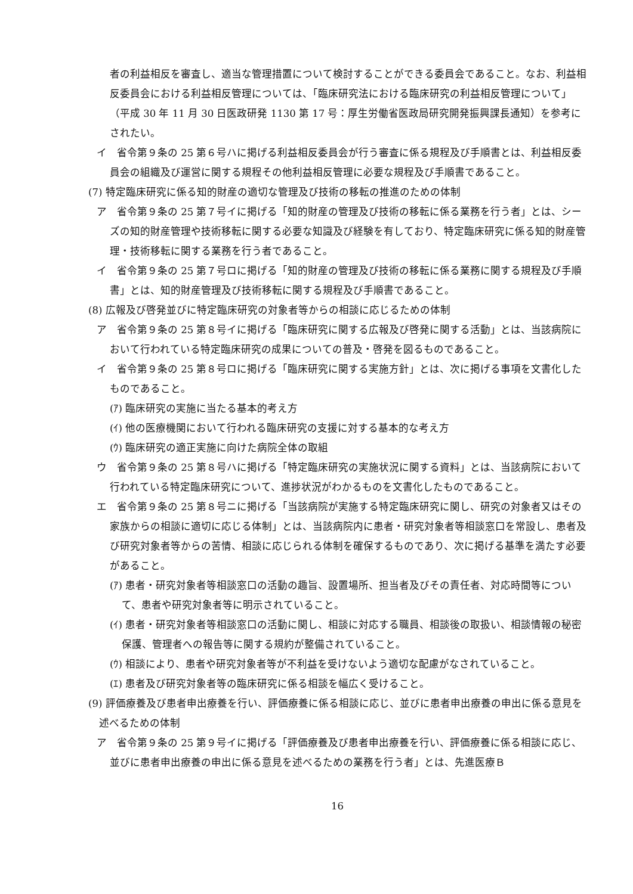者の利益相反を審査し、適当な管理措置について検討することができる委員会であること。なお、利益相反委員会における利益相反管理については、「臨床研究法における臨床研究の利益相反管理について」（平成 30 年 11 月 30 日医政研発 1130 第 17 号：厚生労働省医政局研究開発振興課長通知）を参考にされたい。
イ　省令第９条の 25 第６号ハに掲げる利益相反委員会が行う審査に係る規程及び手順書とは、利益相反委員会の組織及び運営に関する規程その他利益相反管理に必要な規程及び手順書であること。
(7) 特定臨床研究に係る知的財産の適切な管理及び技術の移転の推進のための体制
ア　省令第９条の 25 第７号イに掲げる「知的財産の管理及び技術の移転に係る業務を行う者」とは、シーズの知的財産管理や技術移転に関する必要な知識及び経験を有しており、特定臨床研究に係る知的財産管理・技術移転に関する業務を行う者であること。
イ　省令第９条の 25 第７号ロに掲げる「知的財産の管理及び技術の移転に係る業務に関する規程及び手順書」とは、知的財産管理及び技術移転に関する規程及び手順書であること。
(8) 広報及び啓発並びに特定臨床研究の対象者等からの相談に応じるための体制
ア　省令第９条の 25 第８号イに掲げる「臨床研究に関する広報及び啓発に関する活動」とは、当該病院において行われている特定臨床研究の成果についての普及・啓発を図るものであること。
イ　省令第９条の 25 第８号ロに掲げる「臨床研究に関する実施方針」とは、次に掲げる事項を文書化したものであること。
(ｱ) 臨床研究の実施に当たる基本的考え方
(ｲ) 他の医療機関において行われる臨床研究の支援に対する基本的な考え方
(ｳ) 臨床研究の適正実施に向けた病院全体の取組
ウ　省令第９条の 25 第８号ハに掲げる「特定臨床研究の実施状況に関する資料」とは、当該病院において行われている特定臨床研究について、進捗状況がわかるものを文書化したものであること。
エ　省令第９条の 25 第８号ニに掲げる「当該病院が実施する特定臨床研究に関し、研究の対象者又はその家族からの相談に適切に応じる体制」とは、当該病院内に患者・研究対象者等相談窓口を常設し、患者及び研究対象者等からの苦情、相談に応じられる体制を確保するものであり、次に掲げる基準を満たす必要があること。
(ｱ) 患者・研究対象者等相談窓口の活動の趣旨、設置場所、担当者及びその責任者、対応時間等について、患者や研究対象者等に明示されていること。
(ｲ) 患者・研究対象者等相談窓口の活動に関し、相談に対応する職員、相談後の取扱い、相談情報の秘密保護、管理者への報告等に関する規約が整備されていること。
(ｳ) 相談により、患者や研究対象者等が不利益を受けないよう適切な配慮がなされていること。
(ｴ) 患者及び研究対象者等の臨床研究に係る相談を幅広く受けること。
(9) 評価療養及び患者申出療養を行い、評価療養に係る相談に応じ、並びに患者申出療養の申出に係る意見を述べるための体制
ア　省令第９条の 25 第９号イに掲げる「評価療養及び患者申出療養を行い、評価療養に係る相談に応じ、並びに患者申出療養の申出に係る意見を述べるための業務を行う者」とは、先進医療Ｂ
16